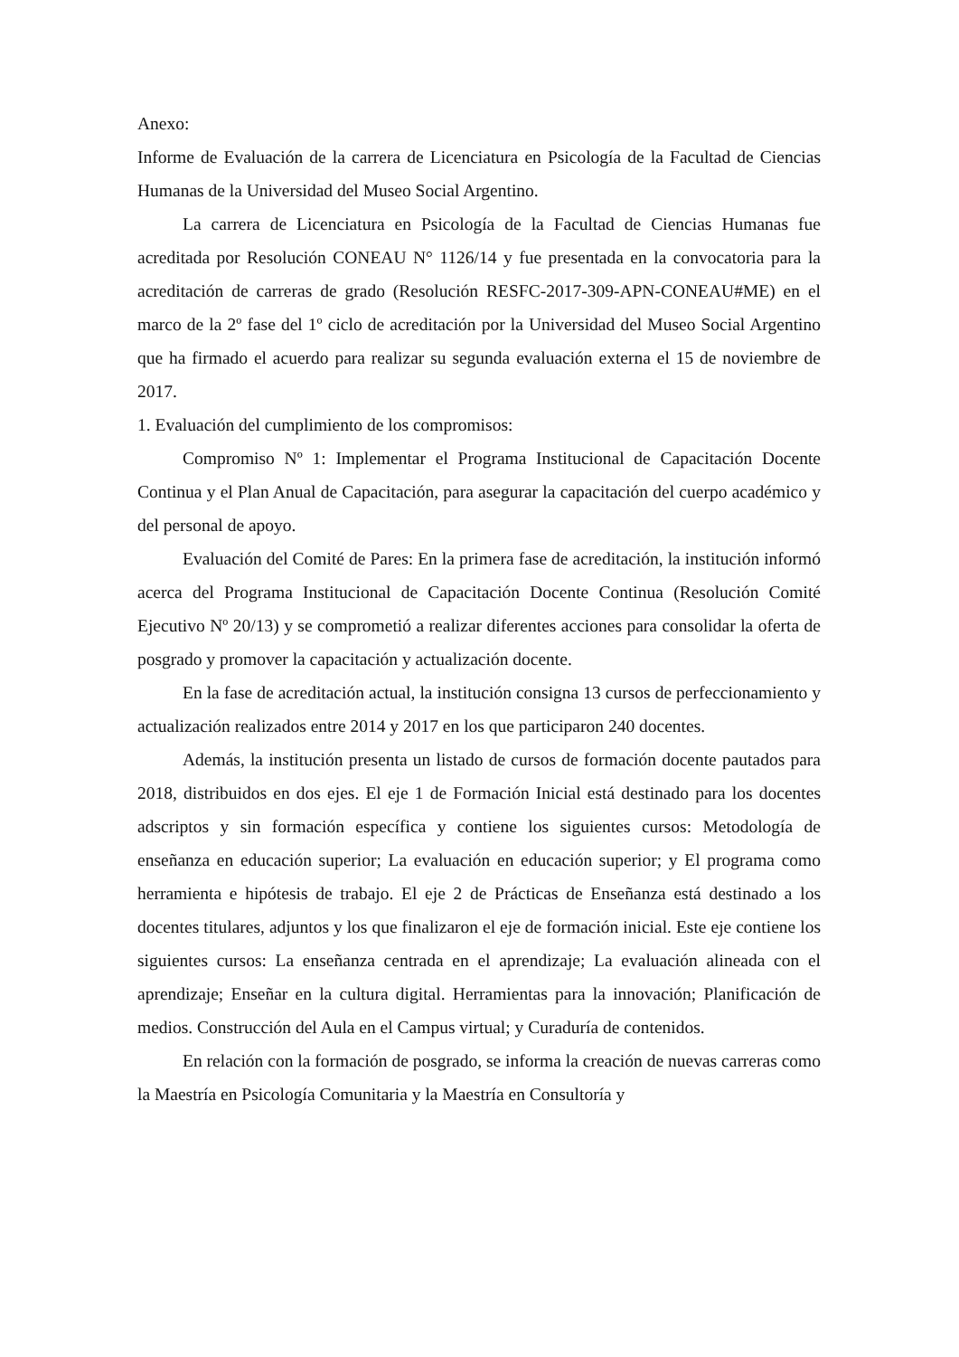Anexo:
Informe de Evaluación de la carrera de Licenciatura en Psicología de la Facultad de Ciencias Humanas de la Universidad del Museo Social Argentino.
La carrera de Licenciatura en Psicología de la Facultad de Ciencias Humanas fue acreditada por Resolución CONEAU N° 1126/14 y fue presentada en la convocatoria para la acreditación de carreras de grado (Resolución RESFC-2017-309-APN-CONEAU#ME) en el marco de la 2º fase del 1º ciclo de acreditación por la Universidad del Museo Social Argentino que ha firmado el acuerdo para realizar su segunda evaluación externa el 15 de noviembre de 2017.
1. Evaluación del cumplimiento de los compromisos:
Compromiso Nº 1: Implementar el Programa Institucional de Capacitación Docente Continua y el Plan Anual de Capacitación, para asegurar la capacitación del cuerpo académico y del personal de apoyo.
Evaluación del Comité de Pares: En la primera fase de acreditación, la institución informó acerca del Programa Institucional de Capacitación Docente Continua (Resolución Comité Ejecutivo Nº 20/13) y se comprometió a realizar diferentes acciones para consolidar la oferta de posgrado y promover la capacitación y actualización docente.
En la fase de acreditación actual, la institución consigna 13 cursos de perfeccionamiento y actualización realizados entre 2014 y 2017 en los que participaron 240 docentes.
Además, la institución presenta un listado de cursos de formación docente pautados para 2018, distribuidos en dos ejes. El eje 1 de Formación Inicial está destinado para los docentes adscriptos y sin formación específica y contiene los siguientes cursos: Metodología de enseñanza en educación superior; La evaluación en educación superior; y El programa como herramienta e hipótesis de trabajo. El eje 2 de Prácticas de Enseñanza está destinado a los docentes titulares, adjuntos y los que finalizaron el eje de formación inicial. Este eje contiene los siguientes cursos: La enseñanza centrada en el aprendizaje; La evaluación alineada con el aprendizaje; Enseñar en la cultura digital. Herramientas para la innovación; Planificación de medios. Construcción del Aula en el Campus virtual; y Curaduría de contenidos.
En relación con la formación de posgrado, se informa la creación de nuevas carreras como la Maestría en Psicología Comunitaria y la Maestría en Consultoría y